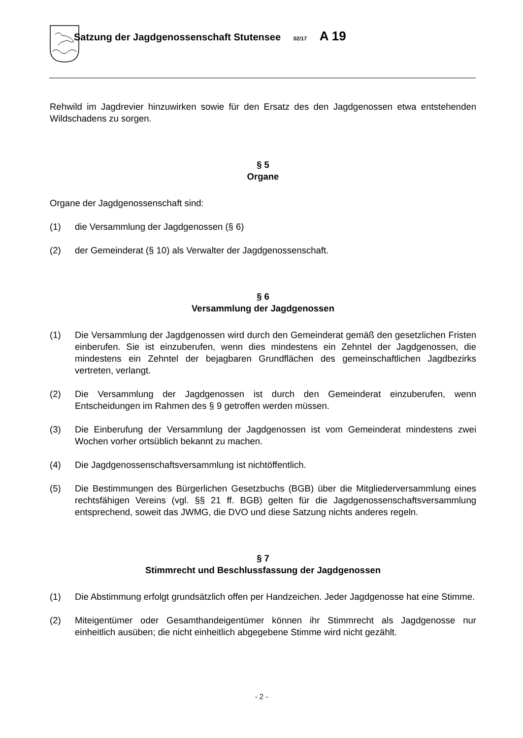Satzung der Jagdgenossenschaft Stutensee 02/17 A 19
Rehwild im Jagdrevier hinzuwirken sowie für den Ersatz des den Jagdgenossen etwa entstehenden Wildschadens zu sorgen.
§ 5
Organe
Organe der Jagdgenossenschaft sind:
(1) die Versammlung der Jagdgenossen (§ 6)
(2) der Gemeinderat (§ 10) als Verwalter der Jagdgenossenschaft.
§ 6
Versammlung der Jagdgenossen
(1) Die Versammlung der Jagdgenossen wird durch den Gemeinderat gemäß den gesetzlichen Fristen einberufen. Sie ist einzuberufen, wenn dies mindestens ein Zehntel der Jagdgenossen, die mindestens ein Zehntel der bejagbaren Grundflächen des gemeinschaftlichen Jagdbezirks vertreten, verlangt.
(2) Die Versammlung der Jagdgenossen ist durch den Gemeinderat einzuberufen, wenn Entscheidungen im Rahmen des § 9 getroffen werden müssen.
(3) Die Einberufung der Versammlung der Jagdgenossen ist vom Gemeinderat mindestens zwei Wochen vorher ortsüblich bekannt zu machen.
(4) Die Jagdgenossenschaftsversammlung ist nichtöffentlich.
(5) Die Bestimmungen des Bürgerlichen Gesetzbuchs (BGB) über die Mitgliederversammlung eines rechtsfähigen Vereins (vgl. §§ 21 ff. BGB) gelten für die Jagdgenossenschaftsversammlung entsprechend, soweit das JWMG, die DVO und diese Satzung nichts anderes regeln.
§ 7
Stimmrecht und Beschlussfassung der Jagdgenossen
(1) Die Abstimmung erfolgt grundsätzlich offen per Handzeichen. Jeder Jagdgenosse hat eine Stimme.
(2) Miteigentümer oder Gesamthandeigentümer können ihr Stimmrecht als Jagdgenosse nur einheitlich ausüben; die nicht einheitlich abgegebene Stimme wird nicht gezählt.
- 2 -